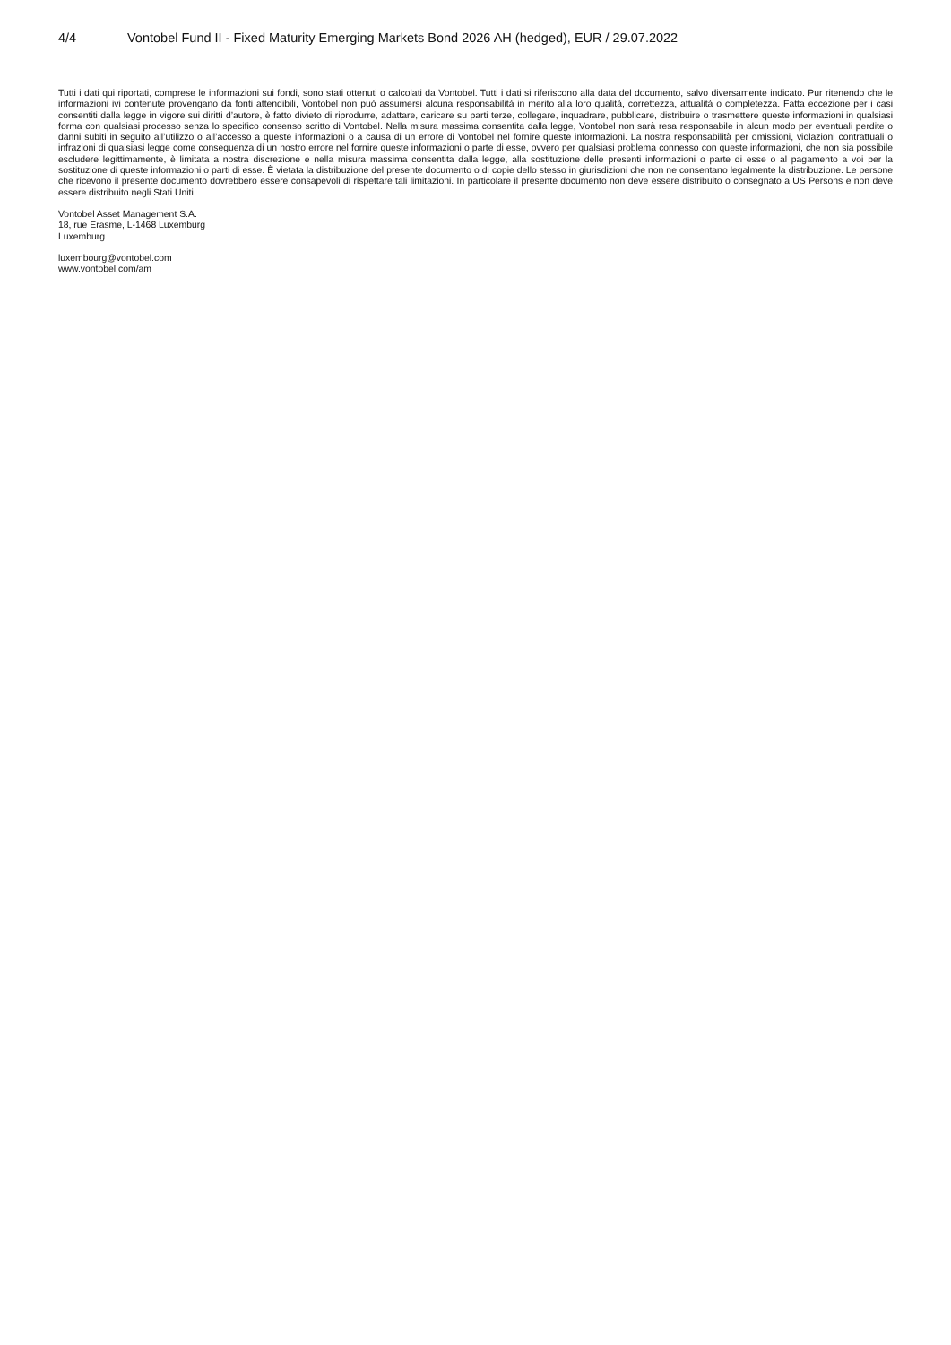4/4 Vontobel Fund II - Fixed Maturity Emerging Markets Bond 2026 AH (hedged), EUR / 29.07.2022
Tutti i dati qui riportati, comprese le informazioni sui fondi, sono stati ottenuti o calcolati da Vontobel. Tutti i dati si riferiscono alla data del documento, salvo diversamente indicato. Pur ritenendo che le informazioni ivi contenute provengano da fonti attendibili, Vontobel non può assumersi alcuna responsabilità in merito alla loro qualità, correttezza, attualità o completezza. Fatta eccezione per i casi consentiti dalla legge in vigore sui diritti d’autore, è fatto divieto di riprodurre, adattare, caricare su parti terze, collegare, inquadrare, pubblicare, distribuire o trasmettere queste informazioni in qualsiasi forma con qualsiasi processo senza lo specifico consenso scritto di Vontobel. Nella misura massima consentita dalla legge, Vontobel non sarà resa responsabile in alcun modo per eventuali perdite o danni subiti in seguito all’utilizzo o all’accesso a queste informazioni o a causa di un errore di Vontobel nel fornire queste informazioni. La nostra responsabilità per omissioni, violazioni contrattuali o infrazioni di qualsiasi legge come conseguenza di un nostro errore nel fornire queste informazioni o parte di esse, ovvero per qualsiasi problema connesso con queste informazioni, che non sia possibile escludere legittimamente, è limitata a nostra discrezione e nella misura massima consentita dalla legge, alla sostituzione delle presenti informazioni o parte di esse o al pagamento a voi per la sostituzione di queste informazioni o parti di esse. È vietata la distribuzione del presente documento o di copie dello stesso in giurisdizioni che non ne consentano legalmente la distribuzione. Le persone che ricevono il presente documento dovrebbero essere consapevoli di rispettare tali limitazioni. In particolare il presente documento non deve essere distribuito o consegnato a US Persons e non deve essere distribuito negli Stati Uniti.
Vontobel Asset Management S.A.
18, rue Erasme, L-1468 Luxemburg
Luxemburg
luxembourg@vontobel.com
www.vontobel.com/am